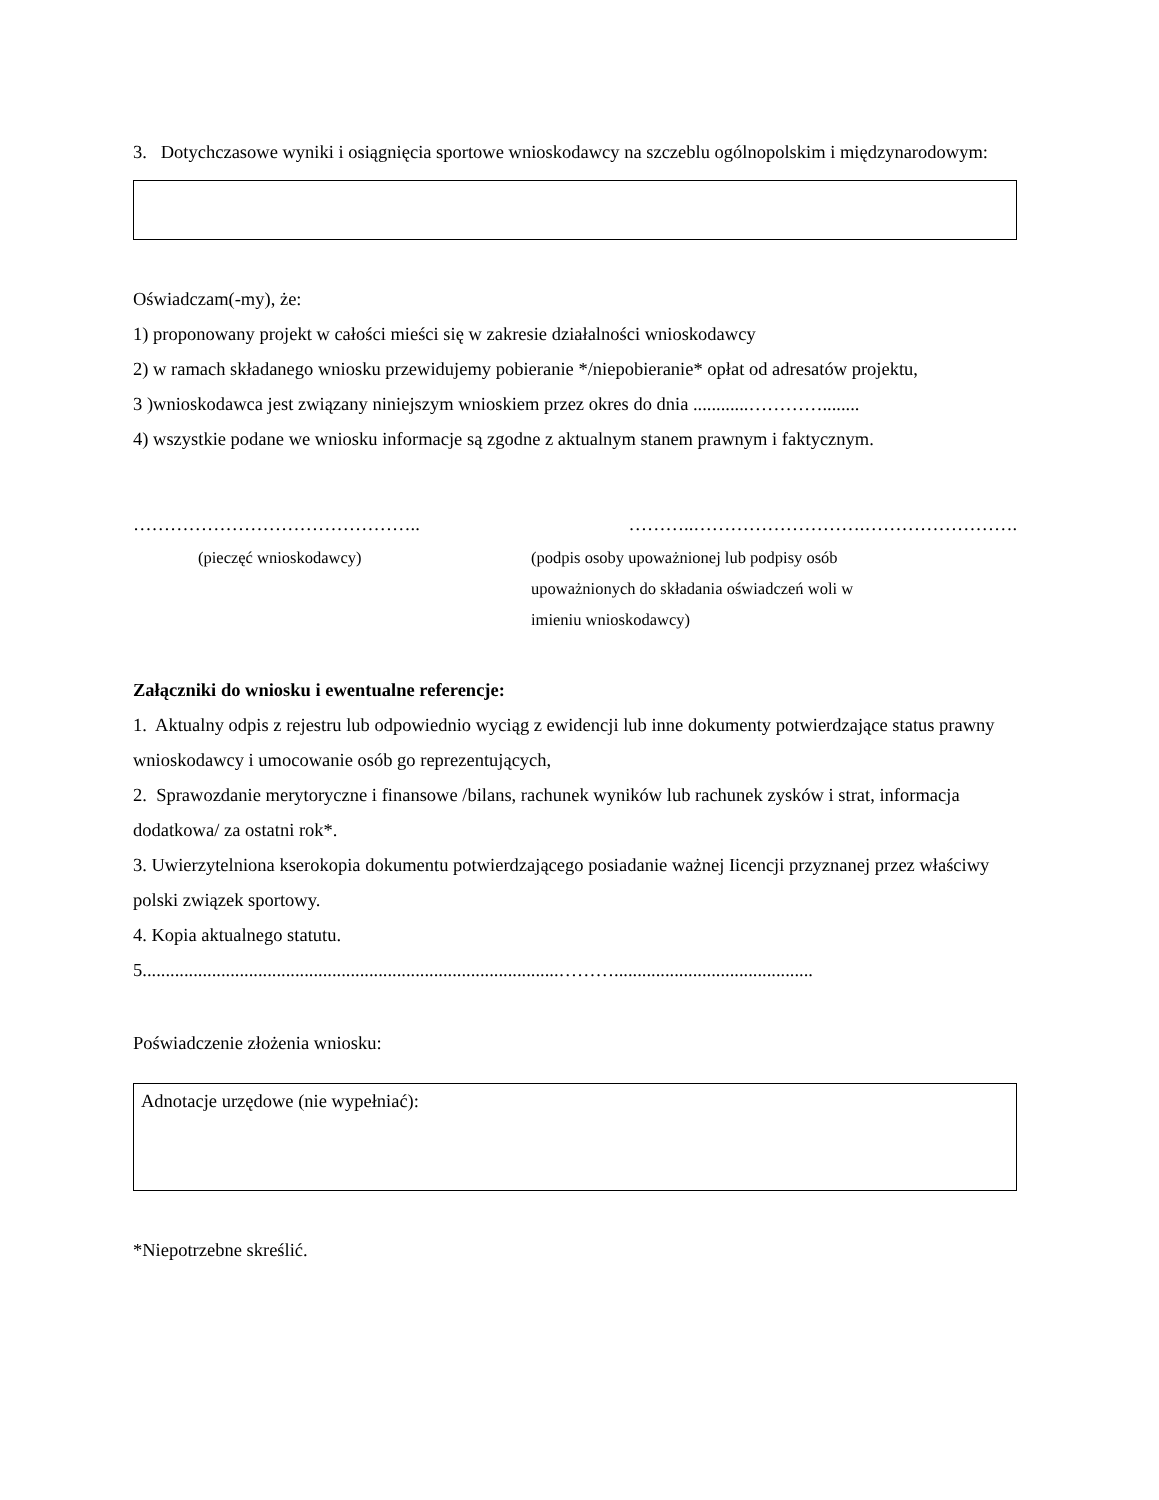3. Dotychczasowe wyniki i osiągnięcia sportowe wnioskodawcy na szczeblu ogólnopolskim i międzynarodowym:
Oświadczam(-my), że:
1) proponowany projekt w całości mieści się w zakresie działalności wnioskodawcy
2) w ramach składanego wniosku przewidujemy pobieranie */niepobieranie* opłat od adresatów projektu,
3 )wnioskodawca jest związany niniejszym wnioskiem przez okres do dnia ............…………........
4) wszystkie podane we wniosku informacje są zgodne z aktualnym stanem prawnym i faktycznym.
……………………………………….. ………..……………………….…………………….
(pieczęć wnioskodawcy) (podpis osoby upoważnionej lub podpisy osób
upoważnionych do składania oświadczeń woli w
imieniu wnioskodawcy)
Załączniki do wniosku i ewentualne referencje:
1. Aktualny odpis z rejestru lub odpowiednio wyciąg z ewidencji lub inne dokumenty potwierdzające status prawny wnioskodawcy i umocowanie osób go reprezentujących,
2. Sprawozdanie merytoryczne i finansowe /bilans, rachunek wyników lub rachunek zysków i strat, informacja dodatkowa/ za ostatni rok*.
3. Uwierzytelniona kserokopia dokumentu potwierdzającego posiadanie ważnej Iicencji przyznanej przez właściwy polski związek sportowy.
4. Kopia aktualnego statutu.
5..........................................................................................………...........................................
Poświadczenie złożenia wniosku:
Adnotacje urzędowe (nie wypełniać):
*Niepotrzebne skreślić.